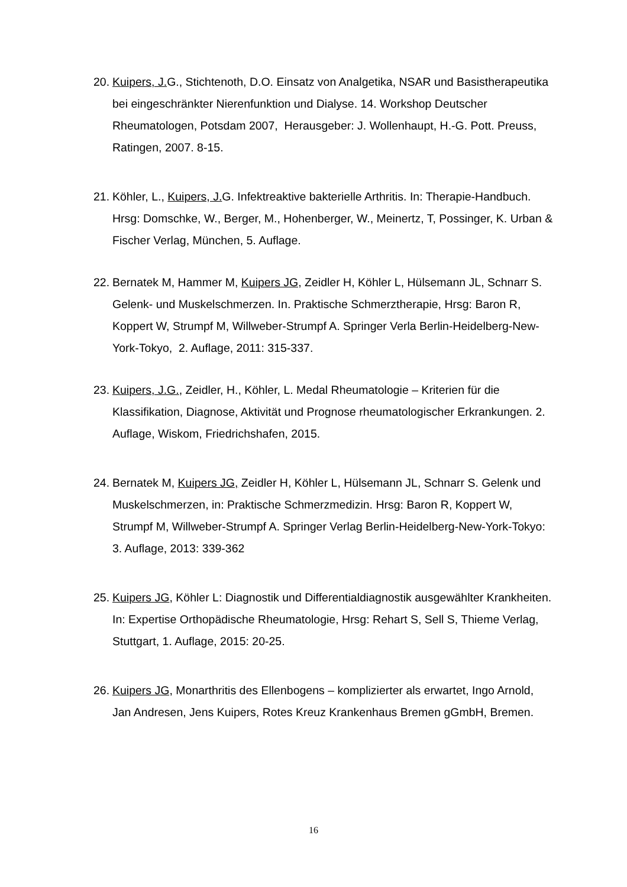20. Kuipers, J. G., Stichtenoth, D.O. Einsatz von Analgetika, NSAR und Basistherapeutika bei eingeschränkter Nierenfunktion und Dialyse. 14. Workshop Deutscher Rheumatologen, Potsdam 2007, Herausgeber: J. Wollenhaupt, H.-G. Pott. Preuss, Ratingen, 2007. 8-15.
21. Köhler, L., Kuipers, J. G. Infektreaktive bakterielle Arthritis. In: Therapie-Handbuch. Hrsg: Domschke, W., Berger, M., Hohenberger, W., Meinertz, T, Possinger, K. Urban & Fischer Verlag, München, 5. Auflage.
22. Bernatek M, Hammer M, Kuipers JG, Zeidler H, Köhler L, Hülsemann JL, Schnarr S. Gelenk- und Muskelschmerzen. In. Praktische Schmerztherapie, Hrsg: Baron R, Koppert W, Strumpf M, Willweber-Strumpf A. Springer Verla Berlin-Heidelberg-New-York-Tokyo, 2. Auflage, 2011: 315-337.
23. Kuipers, J.G., Zeidler, H., Köhler, L. Medal Rheumatologie – Kriterien für die Klassifikation, Diagnose, Aktivität und Prognose rheumatologischer Erkrankungen. 2. Auflage, Wiskom, Friedrichshafen, 2015.
24. Bernatek M, Kuipers JG, Zeidler H, Köhler L, Hülsemann JL, Schnarr S. Gelenk und Muskelschmerzen, in: Praktische Schmerzmedizin. Hrsg: Baron R, Koppert W, Strumpf M, Willweber-Strumpf A. Springer Verlag Berlin-Heidelberg-New-York-Tokyo: 3. Auflage, 2013: 339-362
25. Kuipers JG, Köhler L: Diagnostik und Differentialdiagnostik ausgewählter Krankheiten. In: Expertise Orthopädische Rheumatologie, Hrsg: Rehart S, Sell S, Thieme Verlag, Stuttgart, 1. Auflage, 2015: 20-25.
26. Kuipers JG, Monarthritis des Ellenbogens – komplizierter als erwartet, Ingo Arnold, Jan Andresen, Jens Kuipers, Rotes Kreuz Krankenhaus Bremen gGmbH, Bremen.
16